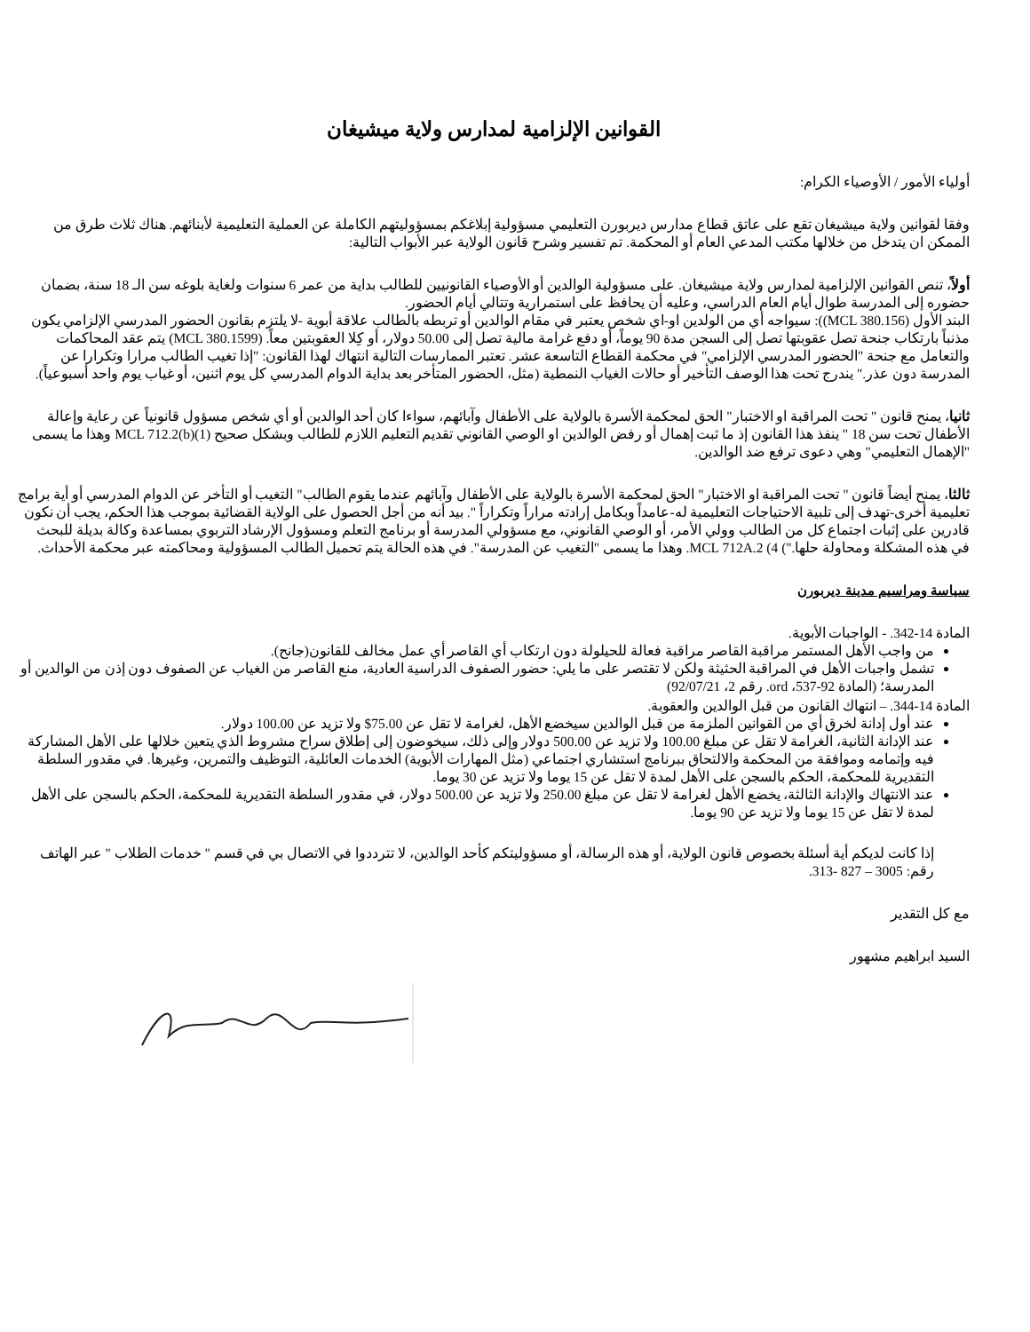القوانين الإلزامية لمدارس ولاية ميشيغان
أولياء الأمور / الأوصياء الكرام:
وفقا لقوانين ولاية ميشيغان تقع على عاتق قطاع مدارس ديربورن التعليمي مسؤولية إبلاغكم بمسؤوليتهم الكاملة عن العملية التعليمية لأبنائهم. هناك ثلاث طرق من الممكن ان يتدخل من خلالها مكتب المدعي العام أو المحكمة. تم تفسير وشرح قانون الولاية عبر الأبواب التالية:
أولاً، تنص القوانين الإلزامية لمدارس ولاية ميشيغان. على مسؤولية الوالدين أو الأوصياء القانونيين للطالب بداية من عمر 6 سنوات ولغاية بلوغه سن الـ 18 سنة، بضمان حضوره إلى المدرسة طوال أيام العام الدراسي، وعليه أن يحافظ على استمرارية وتتالي أيام الحضور.
البند الأول (MCL 380.156)): سيواجه أي من الولدين او-اي شخص يعتبر في مقام الوالدين أو تربطه بالطالب علاقة أبوية -لا يلتزم بقانون الحضور المدرسي الإلزامي يكون مذنباً بارتكاب جنحة تصل عقوبتها تصل إلى السجن مدة 90 يوماً، أو دفع غرامة مالية تصل إلى 50.00 دولار، أو كِلا العقوبتين معاً. (MCL 380.1599) يتم عقد المحاكمات والتعامل مع جنحة "الحضور المدرسي الإلزامي" في محكمة القطاع التاسعة عشر. تعتبر الممارسات التالية انتهاك لهذا القانون: "إذا تغيب الطالب مرارا وتكرارا عن المدرسة دون عذر." يندرج تحت هذا الوصف التأخير أو حالات الغياب النمطية (مثل، الحضور المتأخر بعد بداية الدوام المدرسي كل يوم اثنين، أو غياب يوم واحد أسبوعياً).
ثانيا، يمنح قانون " تحت المراقبة او الاختبار" الحق لمحكمة الأسرة بالولاية على الأطفال وآبائهم، سواءا كان أحد الوالدين أو أي شخص مسؤول قانونياً عن رعاية وإعالة الأطفال تحت سن 18 " ينفذ هذا القانون إذ ما ثبت إهمال أو رفض الوالدين او الوصي القانوني تقديم التعليم اللازم للطالب وبشكل صحيح (MCL 712.2(b)(1 وهذا ما يسمى "الإهمال التعليمي" وهي دعوى ترفع ضد الوالدين.
ثالثا، يمنح أيضاً قانون " تحت المراقبة او الاختبار" الحق لمحكمة الأسرة بالولاية على الأطفال وآبائهم عندما يقوم الطالب" التغيب أو التأخر عن الدوام المدرسي أو أية برامج تعليمية أخرى-تهدف إلى تلبية الاحتياجات التعليمية له-عامداً وبكامل إرادته مراراً وتكراراً ". بيد أنه من أجل الحصول على الولاية القضائية بموجب هذا الحكم، يجب أن نكون قادرين على إثبات اجتماع كل من الطالب وولي الأمر، أو الوصي القانوني، مع مسؤولي المدرسة أو برنامج التعلم ومسؤول الإرشاد التربوي بمساعدة وكالة بديلة للبحث في هذه المشكلة ومحاولة حلها.") MCL 712A.2 (4. وهذا ما يسمى "التغيب عن المدرسة". في هذه الحالة يتم تحميل الطالب المسؤولية ومحاكمته عبر محكمة الأحداث.
سياسة ومراسيم مدينة ديربورن
المادة 14-342. - الواجبات الأبوية.
من واجب الأهل المستمر مراقبة القاصر مراقبة فعالة للحيلولة دون ارتكاب أي القاصر أي عمل مخالف للقانون(جانح).
تشمل واجبات الأهل في المراقبة الحثيثة ولكن لا تقتصر على ما يلي: حضور الصفوف الدراسية العادية، منع القاصر من الغياب عن الصفوف دون إذن من الوالدين أو المدرسة؛ (المادة 92-537، ord. رقم 2، 92/07/21)
المادة 14-344. – انتهاك القانون من قبل الوالدين والعقوبة.
عند أول إدانة لخرق أي من القوانين الملزمة من قبل الوالدين سيخضع الأهل، لغرامة لا تقل عن 75.00$ ولا تزيد عن 100.00 دولار.
عند الإدانة الثانية، الغرامة لا تقل عن مبلغ 100.00 ولا تزيد عن 500.00 دولار وإلى ذلك، سيخوضون إلى إطلاق سراح مشروط الذي يتعين خلالها على الأهل المشاركة فيه وإتمامه وموافقة من المحكمة والالتحاق ببرنامج استشاري اجتماعي (مثل المهارات الأبوية) الخدمات العائلية، التوظيف والتمرين، وغيرها. في مقدور السلطة التقديرية للمحكمة، الحكم بالسجن على الأهل لمدة لا تقل عن 15 يوما ولا تزيد عن 30 يوما.
عند الانتهاك والإدانة الثالثة، يخضع الأهل لغرامة لا تقل عن مبلغ 250.00 ولا تزيد عن 500.00 دولار، في مقدور السلطة التقديرية للمحكمة، الحكم بالسجن على الأهل لمدة لا تقل عن 15 يوما ولا تزيد عن 90 يوما.
إذا كانت لديكم أية أسئلة بخصوص قانون الولاية، أو هذه الرسالة، أو مسؤوليتكم كأحد الوالدين، لا تترددوا في الاتصال بي في قسم " خدمات الطلاب " عبر الهاتف رقم: 3005 – 827 -313.
مع كل التقدير
السيد ابراهيم مشهور